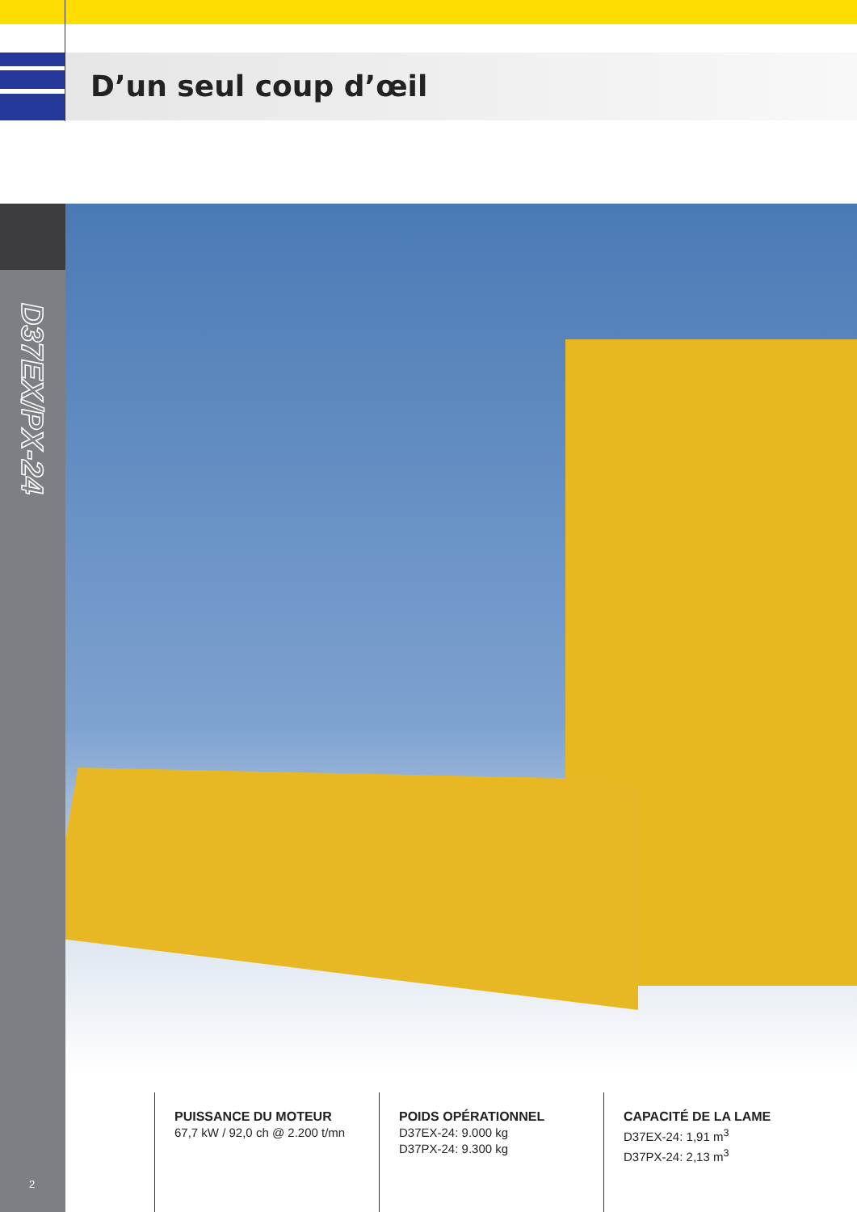D’un seul coup d’œil
D37EX/PX-24
PUISSANCE DU MOTEUR
67,7 kW / 92,0 ch @ 2.200 t/mn
POIDS OPÉRATIONNEL
D37EX-24: 9.000 kg
D37PX-24: 9.300 kg
CAPACITÉ DE LA LAME
D37EX-24: 1,91 m<sup>3</sup>
D37PX-24: 2,13 m<sup>3</sup>
2